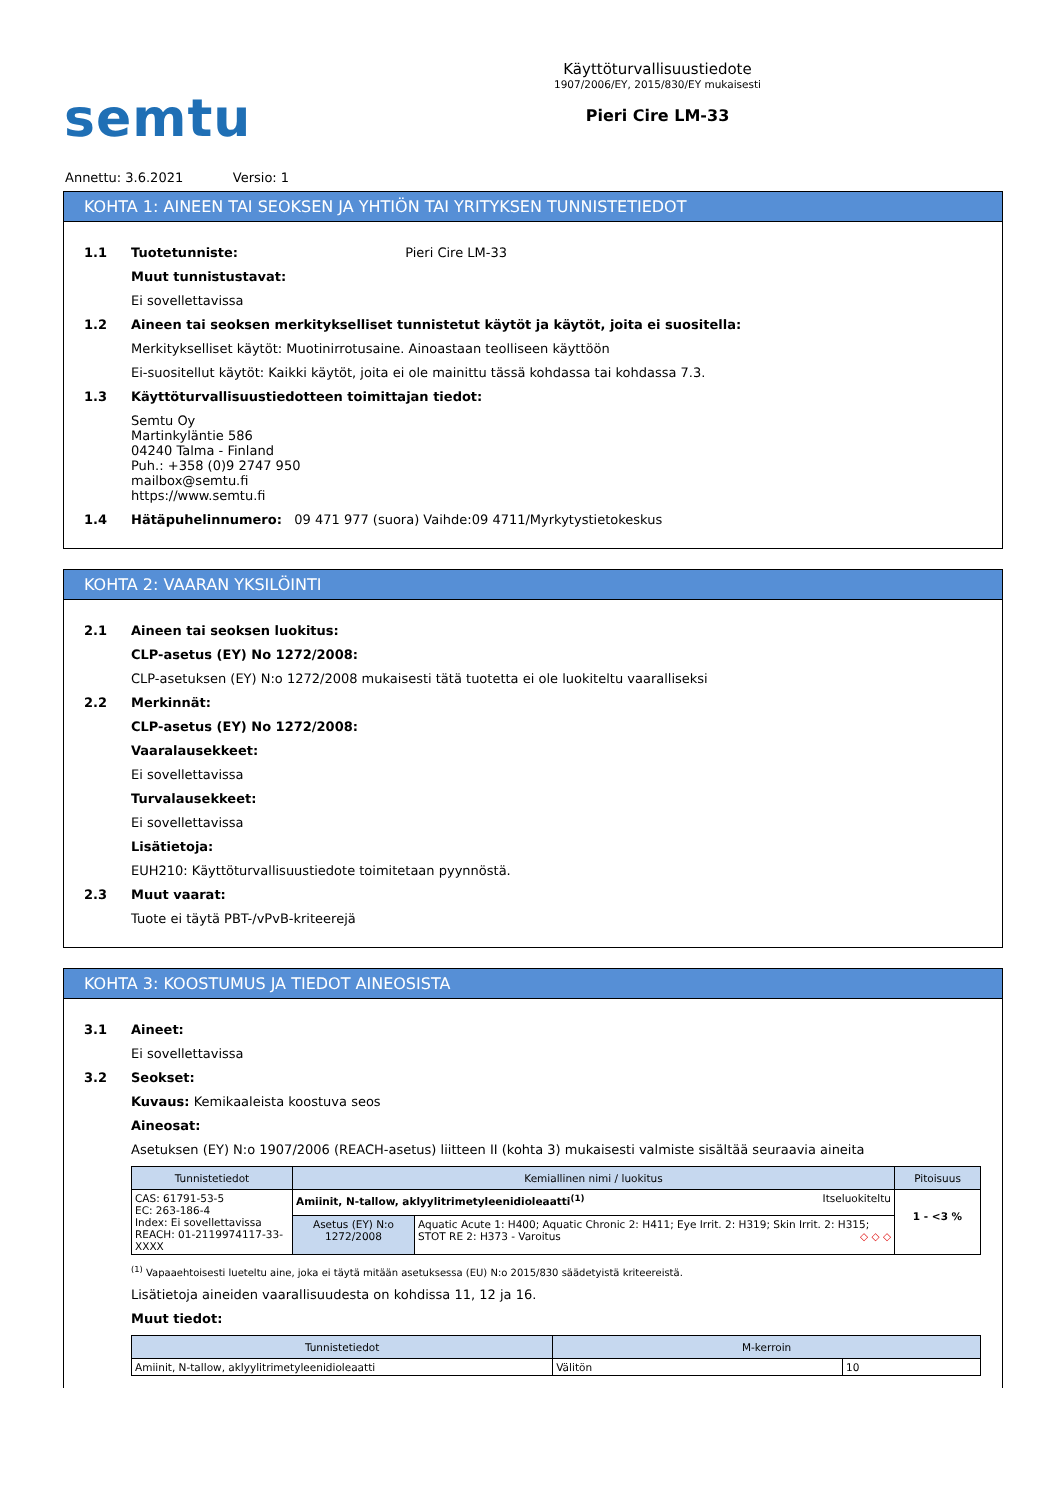semtu
Käyttöturvallisuustiedote
1907/2006/EY, 2015/830/EY mukaisesti
Pieri Cire LM-33
Annettu: 3.6.2021 Versio: 1
KOHTA 1: AINEEN TAI SEOKSEN JA YHTIÖN TAI YRITYKSEN TUNNISTETIEDOT
1.1 Tuotetunniste: Pieri Cire LM-33
Muut tunnistustavat:
Ei sovellettavissa
1.2 Aineen tai seoksen merkitykselliset tunnistetut käytöt ja käytöt, joita ei suositella:
Merkitykselliset käytöt: Muotinirrotusaine. Ainoastaan teolliseen käyttöön
Ei-suositellut käytöt: Kaikki käytöt, joita ei ole mainittu tässä kohdassa tai kohdassa 7.3.
1.3 Käyttöturvallisuustiedotteen toimittajan tiedot:
Semtu Oy
Martinkyläntie 586
04240 Talma - Finland
Puh.: +358 (0)9 2747 950
mailbox@semtu.fi
https://www.semtu.fi
1.4 Hätäpuhelinnumero: 09 471 977 (suora) Vaihde:09 4711/Myrkytystietokeskus
KOHTA 2: VAARAN YKSILÖINTI
2.1 Aineen tai seoksen luokitus:
CLP-asetus (EY) No 1272/2008:
CLP-asetuksen (EY) N:o 1272/2008 mukaisesti tätä tuotetta ei ole luokiteltu vaaralliseksi
2.2 Merkinnät:
CLP-asetus (EY) No 1272/2008:
Vaaralausekkeet:
Ei sovellettavissa
Turvalausekkeet:
Ei sovellettavissa
Lisätietoja:
EUH210: Käyttöturvallisuustiedote toimitetaan pyynnöstä.
2.3 Muut vaarat:
Tuote ei täytä PBT-/vPvB-kriteerejä
KOHTA 3: KOOSTUMUS JA TIEDOT AINEOSISTA
3.1 Aineet:
Ei sovellettavissa
3.2 Seokset:
Kuvaus: Kemikaaleista koostuva seos
Aineosat:
Asetuksen (EY) N:o 1907/2006 (REACH-asetus) liitteen II (kohta 3) mukaisesti valmiste sisältää seuraavia aineita
| Tunnistetiedot | Kemiallinen nimi / luokitus | | Pitoisuus |
| --- | --- | --- | --- |
| CAS: 61791-53-5 EC: 263-186-4 Index: Ei sovellettavissa REACH: 01-2119974117-33-XXXX | Amiinit, N-tallow, aklyylitrimetyleenidioleaatti<sup>(1)</sup> Itseluokiteltu | | 1 - <3 % |
| | Asetus (EY) N:o 1272/2008 | Aquatic Acute 1: H400; Aquatic Chronic 2: H411; Eye Irrit. 2: H319; Skin Irrit. 2: H315; STOT RE 2: H373 - Varoitus ◇ ◇ ◇ | |
<sup>(1)</sup> Vapaaehtoisesti lueteltu aine, joka ei täytä mitään asetuksessa (EU) N:o 2015/830 säädetyistä kriteereistä.
Lisätietoja aineiden vaarallisuudesta on kohdissa 11, 12 ja 16.
Muut tiedot:
| Tunnistetiedot | M-kerroin | |
| --- | --- | --- |
| Amiinit, N-tallow, aklyylitrimetyleenidioleaatti | Välitön | 10 |